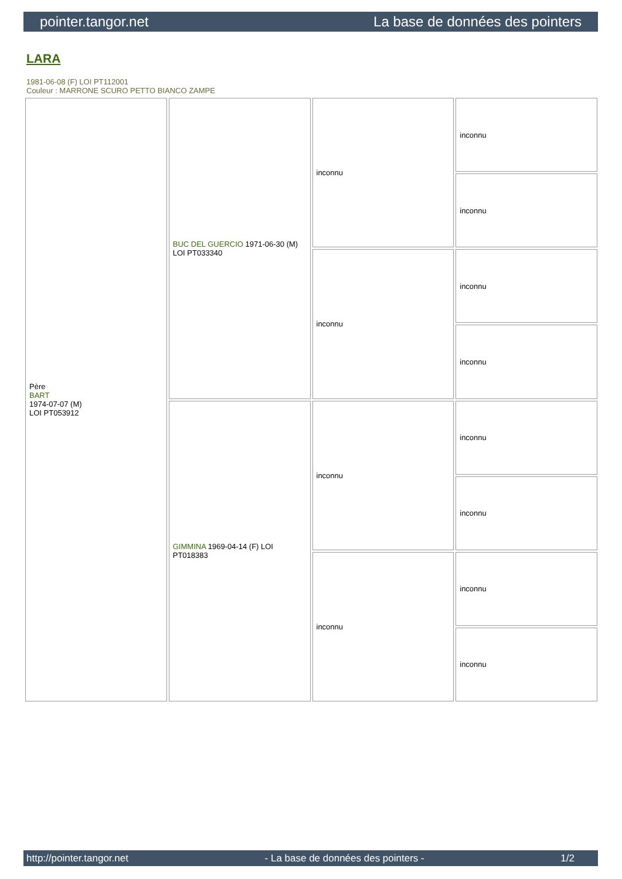pointer.tangor.net La base de données des pointers
LARA
1981-06-08 (F) LOI PT112001
Couleur : MARRONE SCURO PETTO BIANCO ZAMPE
| Père BART 1974-07-07 (M) LOI PT053912 | BUC DEL GUERCIO 1971-06-30 (M) LOI PT033340 | inconnu | inconnu |
| | | | inconnu |
| | | inconnu | inconnu |
| | | | inconnu |
| | GIMMINA 1969-04-14 (F) LOI PT018383 | inconnu | inconnu |
| | | | inconnu |
| | | inconnu | inconnu |
| | | | inconnu |
http://pointer.tangor.net - La base de données des pointers - 1/2